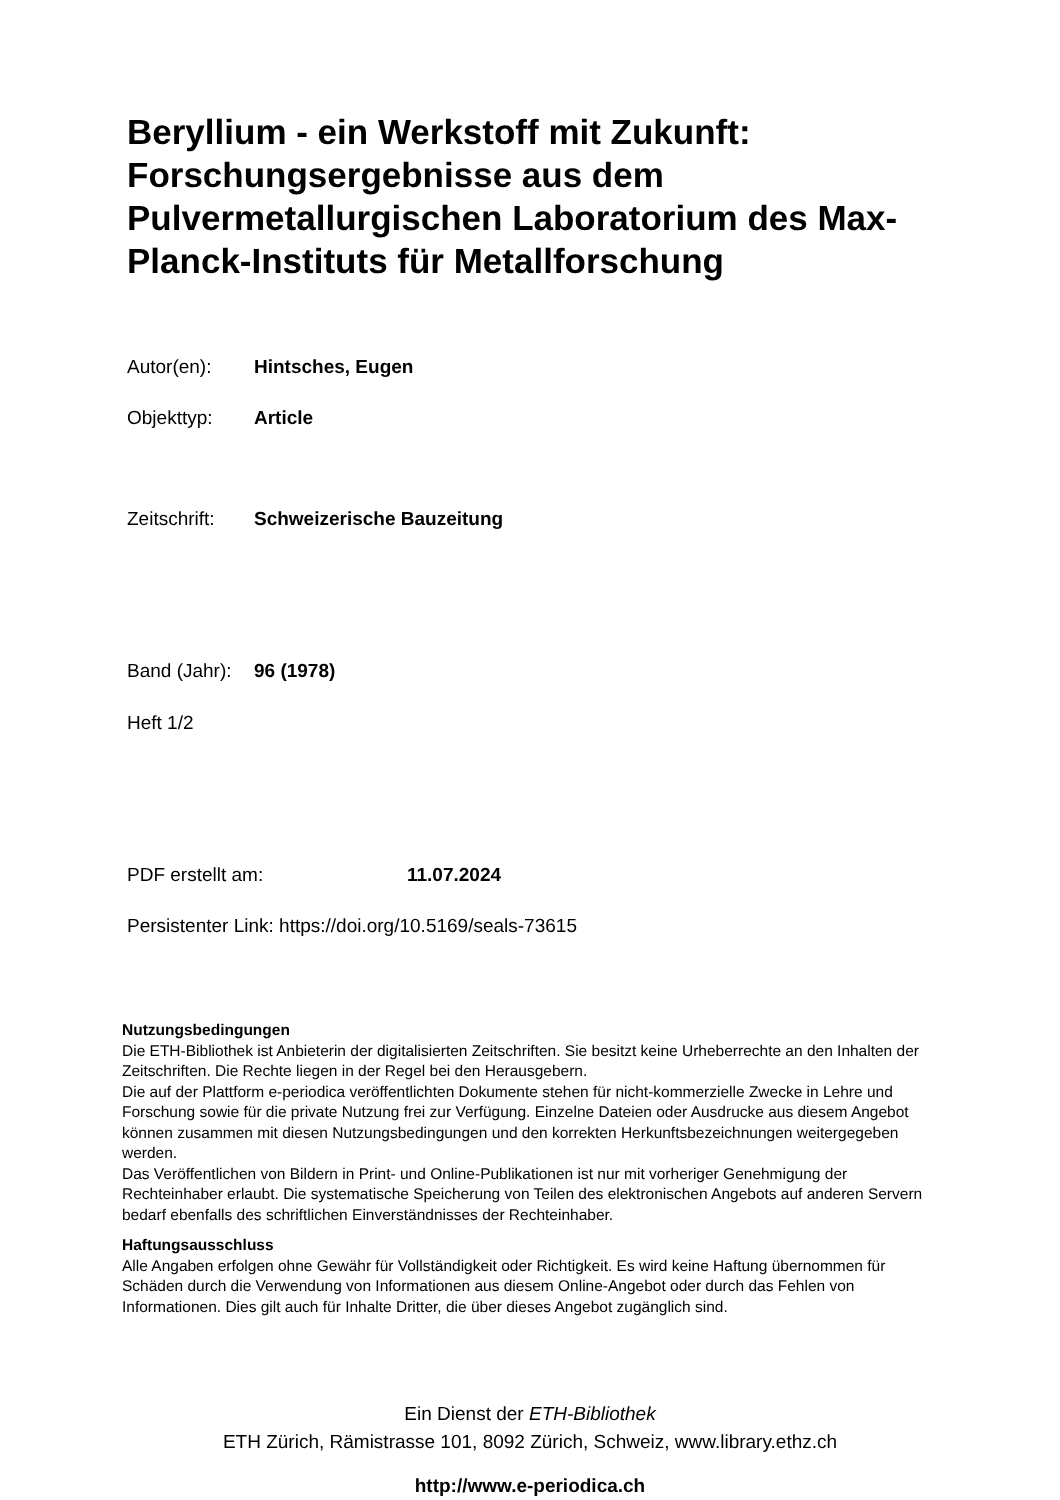Beryllium - ein Werkstoff mit Zukunft: Forschungsergebnisse aus dem Pulvermetallurgischen Laboratorium des Max-Planck-Instituts für Metallforschung
Autor(en): Hintsches, Eugen
Objekttyp: Article
Zeitschrift: Schweizerische Bauzeitung
Band (Jahr): 96 (1978)
Heft 1/2
PDF erstellt am: 11.07.2024
Persistenter Link: https://doi.org/10.5169/seals-73615
Nutzungsbedingungen
Die ETH-Bibliothek ist Anbieterin der digitalisierten Zeitschriften. Sie besitzt keine Urheberrechte an den Inhalten der Zeitschriften. Die Rechte liegen in der Regel bei den Herausgebern.
Die auf der Plattform e-periodica veröffentlichten Dokumente stehen für nicht-kommerzielle Zwecke in Lehre und Forschung sowie für die private Nutzung frei zur Verfügung. Einzelne Dateien oder Ausdrucke aus diesem Angebot können zusammen mit diesen Nutzungsbedingungen und den korrekten Herkunftsbezeichnungen weitergegeben werden.
Das Veröffentlichen von Bildern in Print- und Online-Publikationen ist nur mit vorheriger Genehmigung der Rechteinhaber erlaubt. Die systematische Speicherung von Teilen des elektronischen Angebots auf anderen Servern bedarf ebenfalls des schriftlichen Einverständnisses der Rechteinhaber.
Haftungsausschluss
Alle Angaben erfolgen ohne Gewähr für Vollständigkeit oder Richtigkeit. Es wird keine Haftung übernommen für Schäden durch die Verwendung von Informationen aus diesem Online-Angebot oder durch das Fehlen von Informationen. Dies gilt auch für Inhalte Dritter, die über dieses Angebot zugänglich sind.
Ein Dienst der ETH-Bibliothek
ETH Zürich, Rämistrasse 101, 8092 Zürich, Schweiz, www.library.ethz.ch
http://www.e-periodica.ch